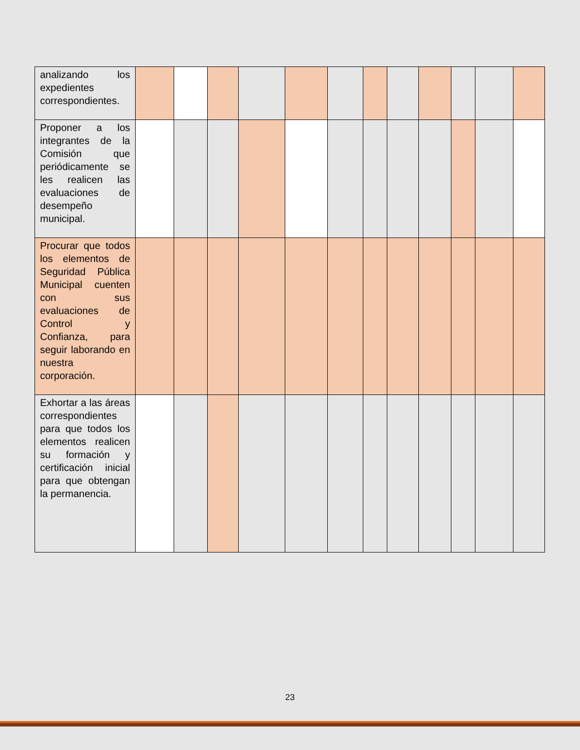| analizando los expedientes correspondientes. | | | | | | | | | | | | |
| Proponer a los integrantes de la Comisión que periódicamente se les realicen las evaluaciones de desempeño municipal. | | | | | | | | | | | | |
| Procurar que todos los elementos de Seguridad Pública Municipal cuenten con sus evaluaciones de Control y Confianza, para seguir laborando en nuestra corporación. | | | | | | | | | | | | |
| Exhortar a las áreas correspondientes para que todos los elementos realicen su formación y certificación inicial para que obtengan la permanencia. | | | | | | | | | | | | |
23